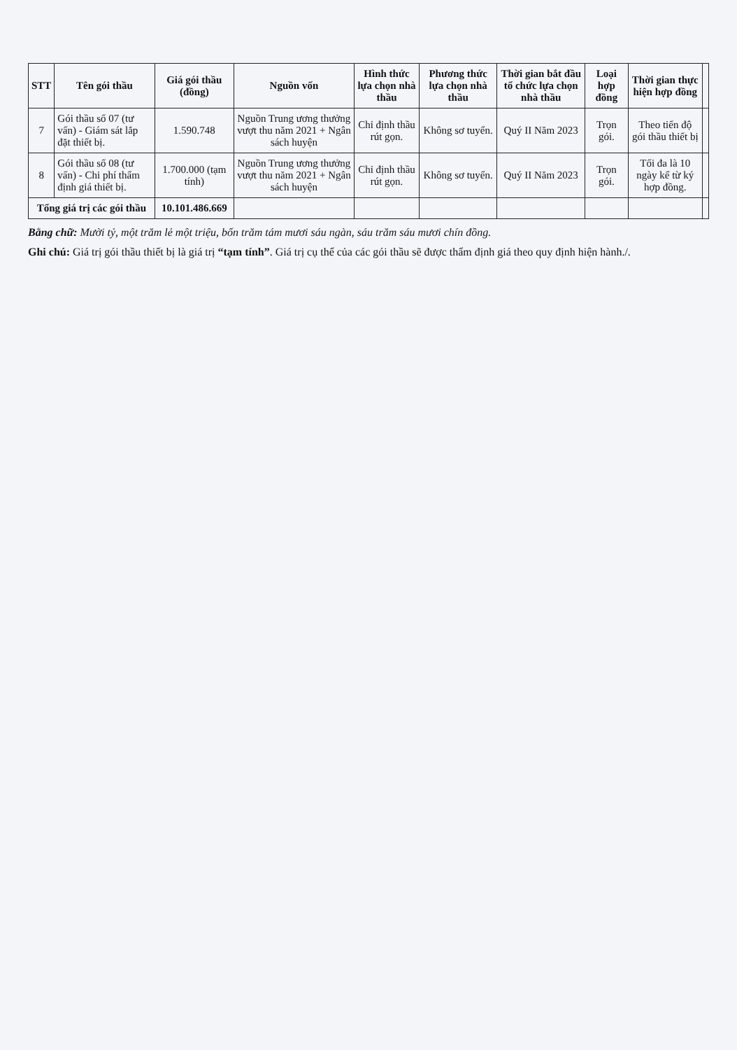| STT | Tên gói thầu | Giá gói thầu (đồng) | Nguồn vốn | Hình thức lựa chọn nhà thầu | Phương thức lựa chọn nhà thầu | Thời gian bắt đầu tổ chức lựa chọn nhà thầu | Loại hợp đồng | Thời gian thực hiện hợp đồng | |
| --- | --- | --- | --- | --- | --- | --- | --- | --- | --- |
| 7 | Gói thầu số 07 (tư vấn) - Giám sát lắp đặt thiết bị. | 1.590.748 | Nguồn Trung ương thưởng vượt thu năm 2021 + Ngân sách huyện | Chỉ định thầu rút gọn. | Không sơ tuyển. | Quý II Năm 2023 | Trọn gói. | Theo tiến độ gói thầu thiết bị | |
| 8 | Gói thầu số 08 (tư vấn) - Chi phí thẩm định giá thiết bị. | 1.700.000 (tạm tính) | Nguồn Trung ương thưởng vượt thu năm 2021 + Ngân sách huyện | Chỉ định thầu rút gọn. | Không sơ tuyển. | Quý II Năm 2023 | Trọn gói. | Tối đa là 10 ngày kể từ ký hợp đồng. | |
| Tổng giá trị các gói thầu | | 10.101.486.669 | | | | | | | |
Bằng chữ: Mười tỷ, một trăm lẻ một triệu, bốn trăm tám mươi sáu ngàn, sáu trăm sáu mươi chín đồng.
Ghi chú: Giá trị gói thầu thiết bị là giá trị “tạm tính”. Giá trị cụ thể của các gói thầu sẽ được thẩm định giá theo quy định hiện hành./.